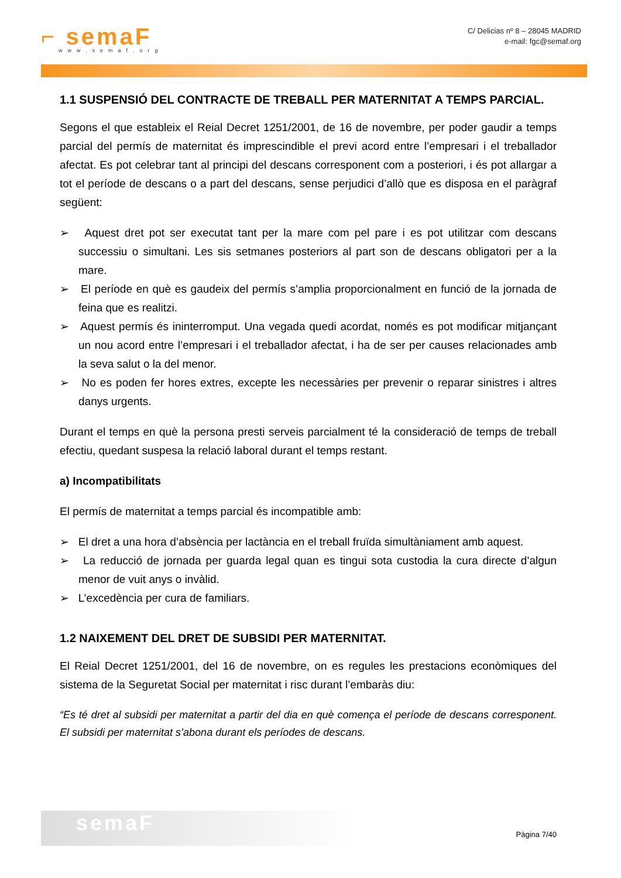⌐ semaF
www.semaf.org
C/ Delicias nº 8 – 28045 MADRID
e-mail: fgc@semaf.org
1.1 SUSPENSIÓ DEL CONTRACTE DE TREBALL PER MATERNITAT A TEMPS PARCIAL.
Segons el que estableix el Reial Decret 1251/2001, de 16 de novembre, per poder gaudir a temps parcial del permís de maternitat és imprescindible el previ acord entre l’empresari i el treballador afectat. Es pot celebrar tant al principi del descans corresponent com a posteriori, i és pot allargar a tot el període de descans o a part del descans, sense perjudici d’allò que es disposa en el paràgraf següent:
➢ Aquest dret pot ser executat tant per la mare com pel pare i es pot utilitzar com descans successiu o simultani. Les sis setmanes posteriors al part son de descans obligatori per a la mare.
➢ El període en què es gaudeix del permís s’amplia proporcionalment en funció de la jornada de feina que es realitzi.
➢ Aquest permís és ininterromput. Una vegada quedi acordat, només es pot modificar mitjançant un nou acord entre l’empresari i el treballador afectat, i ha de ser per causes relacionades amb la seva salut o la del menor.
➢ No es poden fer hores extres, excepte les necessàries per prevenir o reparar sinistres i altres danys urgents.
Durant el temps en què la persona presti serveis parcialment té la consideració de temps de treball efectiu, quedant suspesa la relació laboral durant el temps restant.
a) Incompatibilitats
El permís de maternitat a temps parcial és incompatible amb:
➢ El dret a una hora d’absència per lactància en el treball fruïda simultàniament amb aquest.
➢ La reducció de jornada per guarda legal quan es tingui sota custodia la cura directe d’algun menor de vuit anys o invàlid.
➢ L’excedència per cura de familiars.
1.2 NAIXEMENT DEL DRET DE SUBSIDI PER MATERNITAT.
El Reial Decret 1251/2001, del 16 de novembre, on es regules les prestacions econòmiques del sistema de la Seguretat Social per maternitat i risc durant l’embaràs diu:
“Es té dret al subsidi per maternitat a partir del dia en què comença el període de descans corresponent. El subsidi per maternitat s’abona durant els períodes de descans.
semaF
Pàgina 7/40